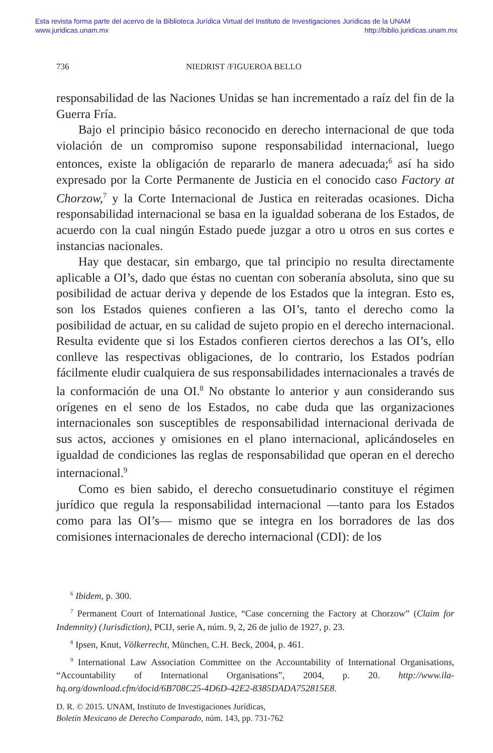Esta revista forma parte del acervo de la Biblioteca Jurídica Virtual del Instituto de Investigaciones Jurídicas de la UNAM
www.juridicas.unam.mx http://biblio.juridicas.unam.mx
736 NIEDRIST /FIGUEROA BELLO
responsabilidad de las Naciones Unidas se han incrementado a raíz del fin de la Guerra Fría.
Bajo el principio básico reconocido en derecho internacional de que toda violación de un compromiso supone responsabilidad internacional, luego entonces, existe la obligación de repararlo de manera adecuada;<sup>6</sup> así ha sido expresado por la Corte Permanente de Justicia en el conocido caso Factory at Chorzow,<sup>7</sup> y la Corte Internacional de Justica en reiteradas ocasiones. Dicha responsabilidad internacional se basa en la igualdad soberana de los Estados, de acuerdo con la cual ningún Estado puede juzgar a otro u otros en sus cortes e instancias nacionales.
Hay que destacar, sin embargo, que tal principio no resulta directamente aplicable a OI’s, dado que éstas no cuentan con soberanía absoluta, sino que su posibilidad de actuar deriva y depende de los Estados que la integran. Esto es, son los Estados quienes confieren a las OI’s, tanto el derecho como la posibilidad de actuar, en su calidad de sujeto propio en el derecho internacional. Resulta evidente que si los Estados confieren ciertos derechos a las OI’s, ello conlleve las respectivas obligaciones, de lo contrario, los Estados podrían fácilmente eludir cualquiera de sus responsabilidades internacionales a través de la conformación de una OI.<sup>8</sup> No obstante lo anterior y aun considerando sus orígenes en el seno de los Estados, no cabe duda que las organizaciones internacionales son susceptibles de responsabilidad internacional derivada de sus actos, acciones y omisiones en el plano internacional, aplicándoseles en igualdad de condiciones las reglas de responsabilidad que operan en el derecho internacional.<sup>9</sup>
Como es bien sabido, el derecho consuetudinario constituye el régimen jurídico que regula la responsabilidad internacional —tanto para los Estados como para las OI’s— mismo que se integra en los borradores de las dos comisiones internacionales de derecho internacional (CDI): de los
<sup>6</sup> Ibidem, p. 300.
<sup>7</sup> Permanent Court of International Justice, “Case concerning the Factory at Chorzow” (Claim for Indemnity) (Jurisdiction), PCIJ, serie A, núm. 9, 2, 26 de julio de 1927, p. 23.
<sup>8</sup> Ipsen, Knut, Völkerrecht, München, C.H. Beck, 2004, p. 461.
<sup>9</sup> International Law Association Committee on the Accountability of International Organisations, “Accountability of International Organisations”, 2004, p. 20. http://www.ila-hq.org/download.cfm/docid/6B708C25-4D6D-42E2-8385DADA752815E8.
D. R. © 2015. UNAM, Instituto de Investigaciones Jurídicas,
Boletín Mexicano de Derecho Comparado, núm. 143, pp. 731-762